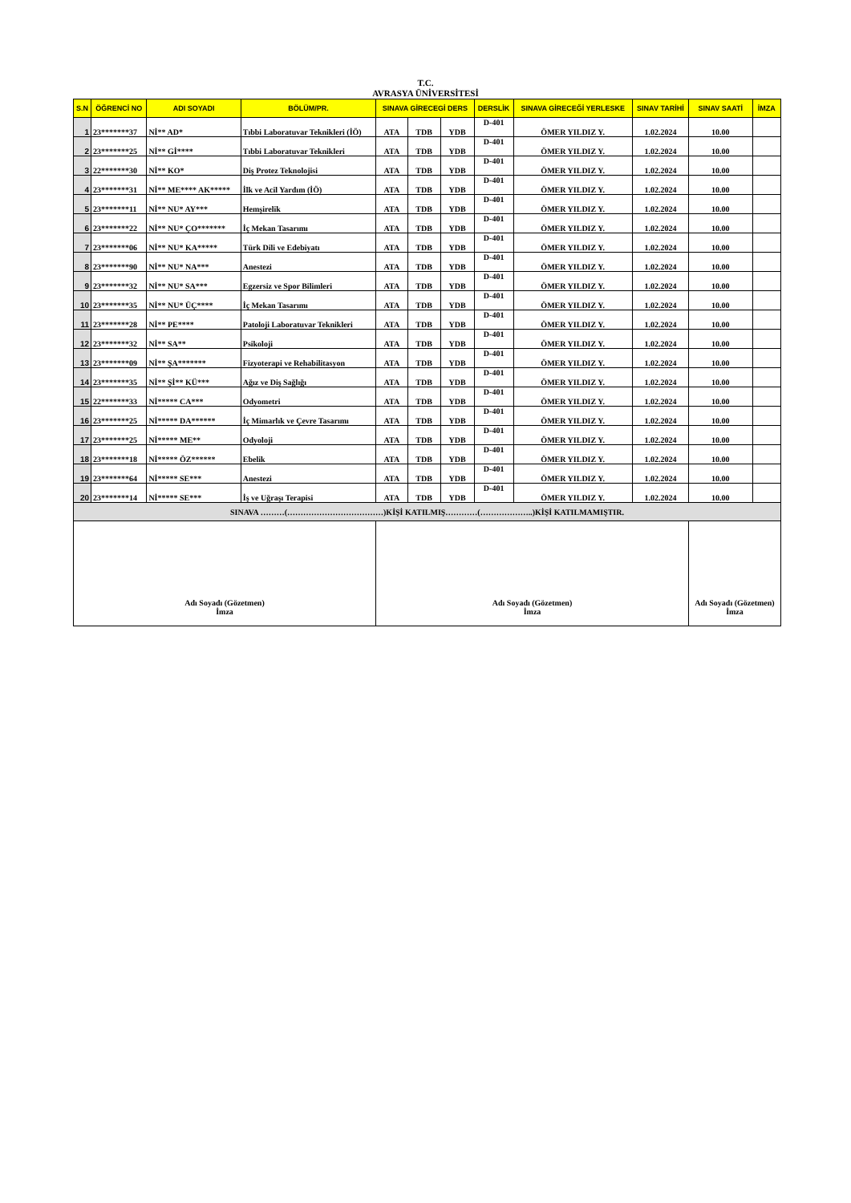T.C.
AVRASYA ÜNİVERSİTESİ
| S.N | ÖĞRENCİ NO | ADI SOYADI | BÖLÜM/PR. | SINAVA GİRECEGİ DERS | | | DERSLİK | SINAVA GİRECEĞİ YERLESKE | SINAV TARİHİ | SINAV SAATİ | İMZA |
| --- | --- | --- | --- | --- | --- | --- | --- | --- | --- | --- | --- |
| 1 | 23*******37 | Nİ** AD* | Tıbbi Laboratuvar Teknikleri (İÖ) | ATA | TDB | YDB | D-401 | ÖMER YILDIZ Y. | 1.02.2024 | 10.00 | |
| 2 | 23*******25 | Nİ** Gİ**** | Tıbbi Laboratuvar Teknikleri | ATA | TDB | YDB | D-401 | ÖMER YILDIZ Y. | 1.02.2024 | 10.00 | |
| 3 | 22*******30 | Nİ** KO* | Diş Protez Teknolojisi | ATA | TDB | YDB | D-401 | ÖMER YILDIZ Y. | 1.02.2024 | 10.00 | |
| 4 | 23*******31 | Nİ** ME**** AK***** | İlk ve Acil Yardım (İÖ) | ATA | TDB | YDB | D-401 | ÖMER YILDIZ Y. | 1.02.2024 | 10.00 | |
| 5 | 23*******11 | Nİ** NU* AY*** | Hemşirelik | ATA | TDB | YDB | D-401 | ÖMER YILDIZ Y. | 1.02.2024 | 10.00 | |
| 6 | 23*******22 | Nİ** NU* ÇO******* | İç Mekan Tasarımı | ATA | TDB | YDB | D-401 | ÖMER YILDIZ Y. | 1.02.2024 | 10.00 | |
| 7 | 23*******06 | Nİ** NU* KA***** | Türk Dili ve Edebiyatı | ATA | TDB | YDB | D-401 | ÖMER YILDIZ Y. | 1.02.2024 | 10.00 | |
| 8 | 23*******90 | Nİ** NU* NA*** | Anestezi | ATA | TDB | YDB | D-401 | ÖMER YILDIZ Y. | 1.02.2024 | 10.00 | |
| 9 | 23*******32 | Nİ** NU* SA*** | Egzersiz ve Spor Bilimleri | ATA | TDB | YDB | D-401 | ÖMER YILDIZ Y. | 1.02.2024 | 10.00 | |
| 10 | 23*******35 | Nİ** NU* ÜÇ**** | İç Mekan Tasarımı | ATA | TDB | YDB | D-401 | ÖMER YILDIZ Y. | 1.02.2024 | 10.00 | |
| 11 | 23*******28 | Nİ** PE**** | Patoloji Laboratuvar Teknikleri | ATA | TDB | YDB | D-401 | ÖMER YILDIZ Y. | 1.02.2024 | 10.00 | |
| 12 | 23*******32 | Nİ** SA** | Psikoloji | ATA | TDB | YDB | D-401 | ÖMER YILDIZ Y. | 1.02.2024 | 10.00 | |
| 13 | 23*******09 | Nİ** ŞA******* | Fizyoterapi ve Rehabilitasyon | ATA | TDB | YDB | D-401 | ÖMER YILDIZ Y. | 1.02.2024 | 10.00 | |
| 14 | 23*******35 | Nİ** Şİ** KÜ*** | Ağız ve Diş Sağlığı | ATA | TDB | YDB | D-401 | ÖMER YILDIZ Y. | 1.02.2024 | 10.00 | |
| 15 | 22*******33 | Nİ***** CA*** | Odyometri | ATA | TDB | YDB | D-401 | ÖMER YILDIZ Y. | 1.02.2024 | 10.00 | |
| 16 | 23*******25 | Nİ***** DA****** | İç Mimarlık ve Çevre Tasarımı | ATA | TDB | YDB | D-401 | ÖMER YILDIZ Y. | 1.02.2024 | 10.00 | |
| 17 | 23*******25 | Nİ***** ME** | Odyoloji | ATA | TDB | YDB | D-401 | ÖMER YILDIZ Y. | 1.02.2024 | 10.00 | |
| 18 | 23*******18 | Nİ***** ÖZ****** | Ebelik | ATA | TDB | YDB | D-401 | ÖMER YILDIZ Y. | 1.02.2024 | 10.00 | |
| 19 | 23*******64 | Nİ***** SE*** | Anestezi | ATA | TDB | YDB | D-401 | ÖMER YILDIZ Y. | 1.02.2024 | 10.00 | |
| 20 | 23*******14 | Nİ***** SE*** | İş ve Uğraşı Terapisi | ATA | TDB | YDB | D-401 | ÖMER YILDIZ Y. | 1.02.2024 | 10.00 | |
| SINAVA ………(………………………………)KİŞİ KATILMIŞ…………(………………..)KİŞİ KATILMAMIŞTIR. | | | | | | | | | | | |
| Adı Soyadı (Gözetmen) İmza | | | | Adı Soyadı (Gözetmen) İmza | | | | | | Adı Soyadı (Gözetmen) İmza | |